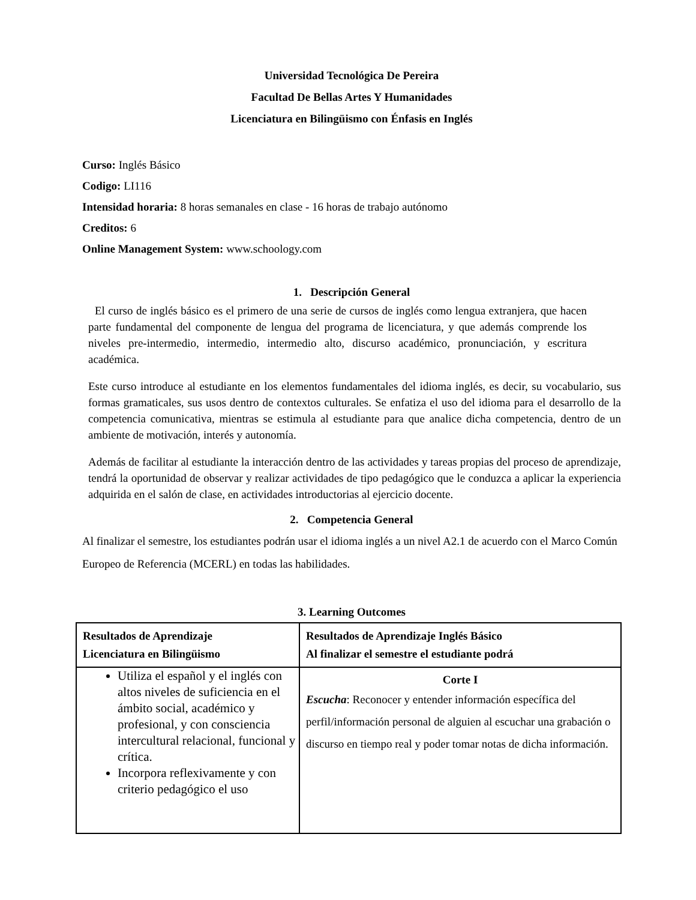Universidad Tecnológica De Pereira
Facultad De Bellas Artes Y Humanidades
Licenciatura en Bilingüismo con Énfasis en Inglés
Curso: Inglés Básico
Codigo: LI116
Intensidad horaria: 8 horas semanales en clase - 16 horas de trabajo autónomo
Creditos: 6
Online Management System: www.schoology.com
1. Descripción General
El curso de inglés básico es el primero de una serie de cursos de inglés como lengua extranjera, que hacen parte fundamental del componente de lengua del programa de licenciatura, y que además comprende los niveles pre-intermedio, intermedio, intermedio alto, discurso académico, pronunciación, y escritura académica.
Este curso introduce al estudiante en los elementos fundamentales del idioma inglés, es decir, su vocabulario, sus formas gramaticales, sus usos dentro de contextos culturales. Se enfatiza el uso del idioma para el desarrollo de la competencia comunicativa, mientras se estimula al estudiante para que analice dicha competencia, dentro de un ambiente de motivación, interés y autonomía.
Además de facilitar al estudiante la interacción dentro de las actividades y tareas propias del proceso de aprendizaje, tendrá la oportunidad de observar y realizar actividades de tipo pedagógico que le conduzca a aplicar la experiencia adquirida en el salón de clase, en actividades introductorias al ejercicio docente.
2. Competencia General
Al finalizar el semestre, los estudiantes podrán usar el idioma inglés a un nivel A2.1 de acuerdo con el Marco Común Europeo de Referencia (MCERL) en todas las habilidades.
3. Learning Outcomes
| Resultados de Aprendizaje Licenciatura en Bilingüismo | Resultados de Aprendizaje Inglés Básico Al finalizar el semestre el estudiante podrá |
| Utiliza el español y el inglés con altos niveles de suficiencia en el ámbito social, académico y profesional, y con consciencia intercultural relacional, funcional y crítica. Incorpora reflexivamente y con criterio pedagógico el uso | Corte I Escucha : Reconocer y entender información específica del perfil/información personal de alguien al escuchar una grabación o discurso en tiempo real y poder tomar notas de dicha información. |